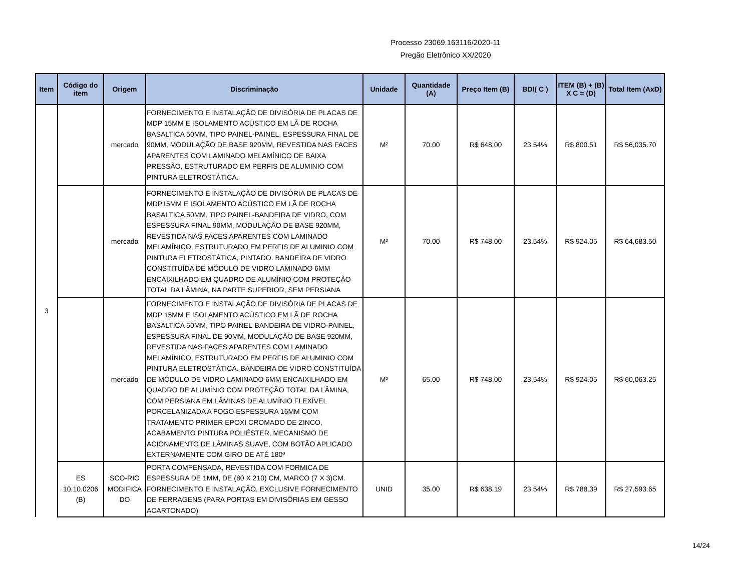Processo 23069.163116/2020-11
Pregão Eletrônico XX/2020
| Item | Código do item | Origem | Discriminação | Unidade | Quantidade (A) | Preço Item (B) | BDI( C ) | ITEM (B) + (B) X C = (D) | Total Item (AxD) |
| --- | --- | --- | --- | --- | --- | --- | --- | --- | --- |
| 3 | | mercado | FORNECIMENTO E INSTALAÇÃO DE DIVISÓRIA DE PLACAS DE MDP 15MM E ISOLAMENTO ACÚSTICO EM LÃ DE ROCHA BASALTICA 50MM, TIPO PAINEL-PAINEL, ESPESSURA FINAL DE 90MM, MODULAÇÃO DE BASE 920MM, REVESTIDA NAS FACES APARENTES COM LAMINADO MELAMÍNICO DE BAIXA PRESSÃO, ESTRUTURADO EM PERFIS DE ALUMINIO COM PINTURA ELETROSTÁTICA. | M² | 70.00 | R$ 648.00 | 23.54% | R$ 800.51 | R$ 56,035.70 |
| | | mercado | FORNECIMENTO E INSTALAÇÃO DE DIVISÓRIA DE PLACAS DE MDP15MM E ISOLAMENTO ACÚSTICO EM LÃ DE ROCHA BASALTICA 50MM, TIPO PAINEL-BANDEIRA DE VIDRO, COM ESPESSURA FINAL 90MM, MODULAÇÃO DE BASE 920MM, REVESTIDA NAS FACES APARENTES COM LAMINADO MELAMÍNICO, ESTRUTURADO EM PERFIS DE ALUMINIO COM PINTURA ELETROSTÁTICA, PINTADO. BANDEIRA DE VIDRO CONSTITUÍDA DE MÓDULO DE VIDRO LAMINADO 6MM ENCAIXILHADO EM QUADRO DE ALUMÍNIO COM PROTEÇÃO TOTAL DA LÂMINA, NA PARTE SUPERIOR, SEM PERSIANA | M² | 70.00 | R$ 748.00 | 23.54% | R$ 924.05 | R$ 64,683.50 |
| | | mercado | FORNECIMENTO E INSTALAÇÃO DE DIVISÓRIA DE PLACAS DE MDP 15MM E ISOLAMENTO ACÚSTICO EM LÃ DE ROCHA BASALTICA 50MM, TIPO PAINEL-BANDEIRA DE VIDRO-PAINEL, ESPESSURA FINAL DE 90MM, MODULAÇÃO DE BASE 920MM, REVESTIDA NAS FACES APARENTES COM LAMINADO MELAMÍNICO, ESTRUTURADO EM PERFIS DE ALUMINIO COM PINTURA ELETROSTÁTICA. BANDEIRA DE VIDRO CONSTITUÍDA DE MÓDULO DE VIDRO LAMINADO 6MM ENCAIXILHADO EM QUADRO DE ALUMÍNIO COM PROTEÇÃO TOTAL DA LÂMINA, COM PERSIANA EM LÂMINAS DE ALUMÍNIO FLEXÍVEL PORCELANIZADA A FOGO ESPESSURA 16MM COM TRATAMENTO PRIMER EPOXI CROMADO DE ZINCO, ACABAMENTO PINTURA POLIÉSTER, MECANISMO DE ACIONAMENTO DE LÂMINAS SUAVE, COM BOTÃO APLICADO EXTERNAMENTE COM GIRO DE ATÉ 180º | M² | 65.00 | R$ 748.00 | 23.54% | R$ 924.05 | R$ 60,063.25 |
| | ES 10.10.0206 (B) | SCO-RIO MODIFICA DO | PORTA COMPENSADA, REVESTIDA COM FORMICA DE ESPESSURA DE 1MM, DE (80 X 210) CM, MARCO (7 X 3)CM. FORNECIMENTO E INSTALAÇÃO, EXCLUSIVE FORNECIMENTO DE FERRAGENS (PARA PORTAS EM DIVISÓRIAS EM GESSO ACARTONADO) | UNID | 35.00 | R$ 638.19 | 23.54% | R$ 788.39 | R$ 27,593.65 |
14/24